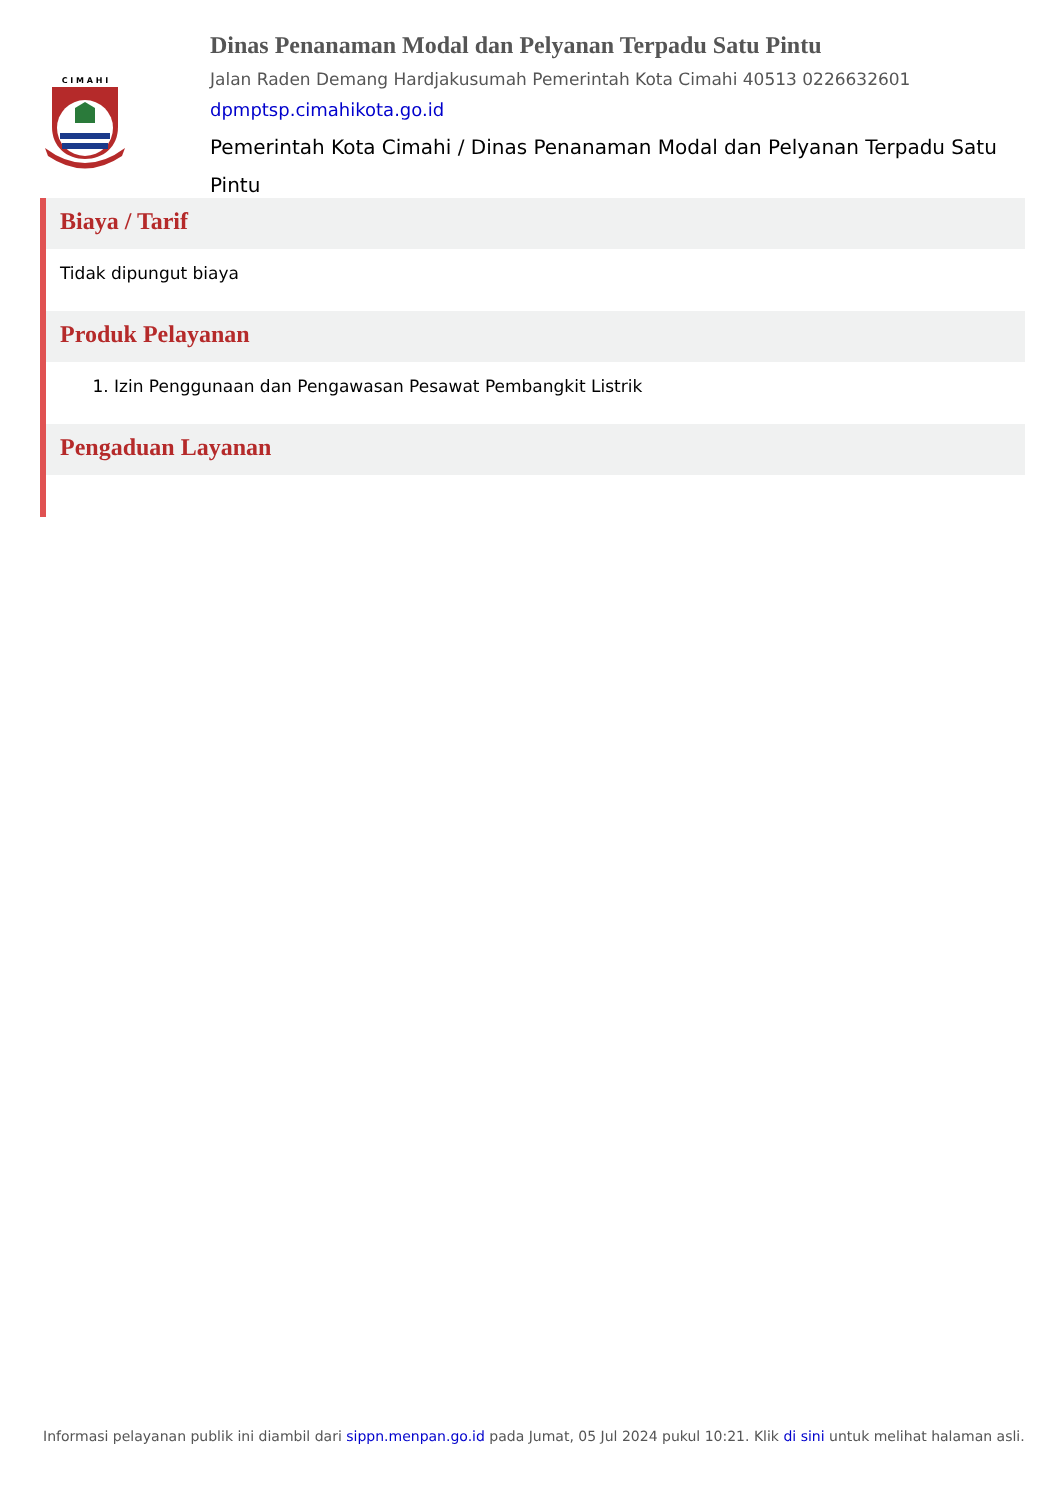C I M A H I
Dinas Penanaman Modal dan Pelyanan Terpadu Satu Pintu
Jalan Raden Demang Hardjakusumah Pemerintah Kota Cimahi 40513 0226632601
dpmptsp.cimahikota.go.id
Pemerintah Kota Cimahi / Dinas Penanaman Modal dan Pelyanan Terpadu Satu Pintu
Biaya / Tarif
Tidak dipungut biaya
Produk Pelayanan
1. Izin Penggunaan dan Pengawasan Pesawat Pembangkit Listrik
Pengaduan Layanan
Informasi pelayanan publik ini diambil dari sippn.menpan.go.id pada Jumat, 05 Jul 2024 pukul 10:21. Klik di sini untuk melihat halaman asli.